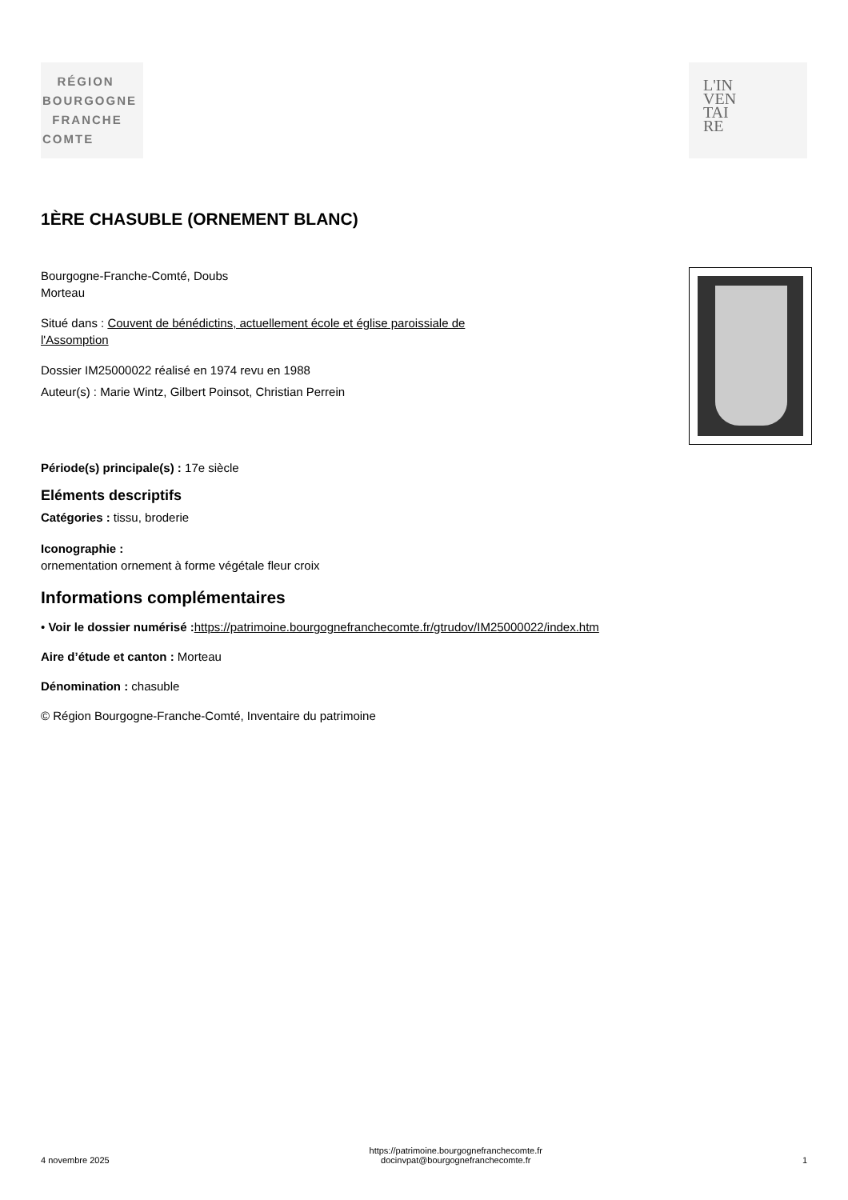RÉGION
BOURGOGNE
FRANCHE
COMTE
L'IN
VEN
TAI
RE
1ÈRE CHASUBLE (ORNEMENT BLANC)
Bourgogne-Franche-Comté, Doubs
Morteau
Situé dans : Couvent de bénédictins, actuellement école et église paroissiale de
l'Assomption
Dossier IM25000022 réalisé en 1974 revu en 1988
Auteur(s) : Marie Wintz, Gilbert Poinsot, Christian Perrein
Période(s) principale(s) : 17e siècle
Eléments descriptifs
Catégories : tissu, broderie
Iconographie :
ornementation ornement à forme végétale fleur croix
Informations complémentaires
• Voir le dossier numérisé : https://patrimoine.bourgognefranchecomte.fr/gtrudov/IM25000022/index.htm
Aire d’étude et canton : Morteau
Dénomination : chasuble
© Région Bourgogne-Franche-Comté, Inventaire du patrimoine
4 novembre 2025 https://patrimoine.bourgognefranchecomte.fr
docinvpat@bourgognefranchecomte.fr 1